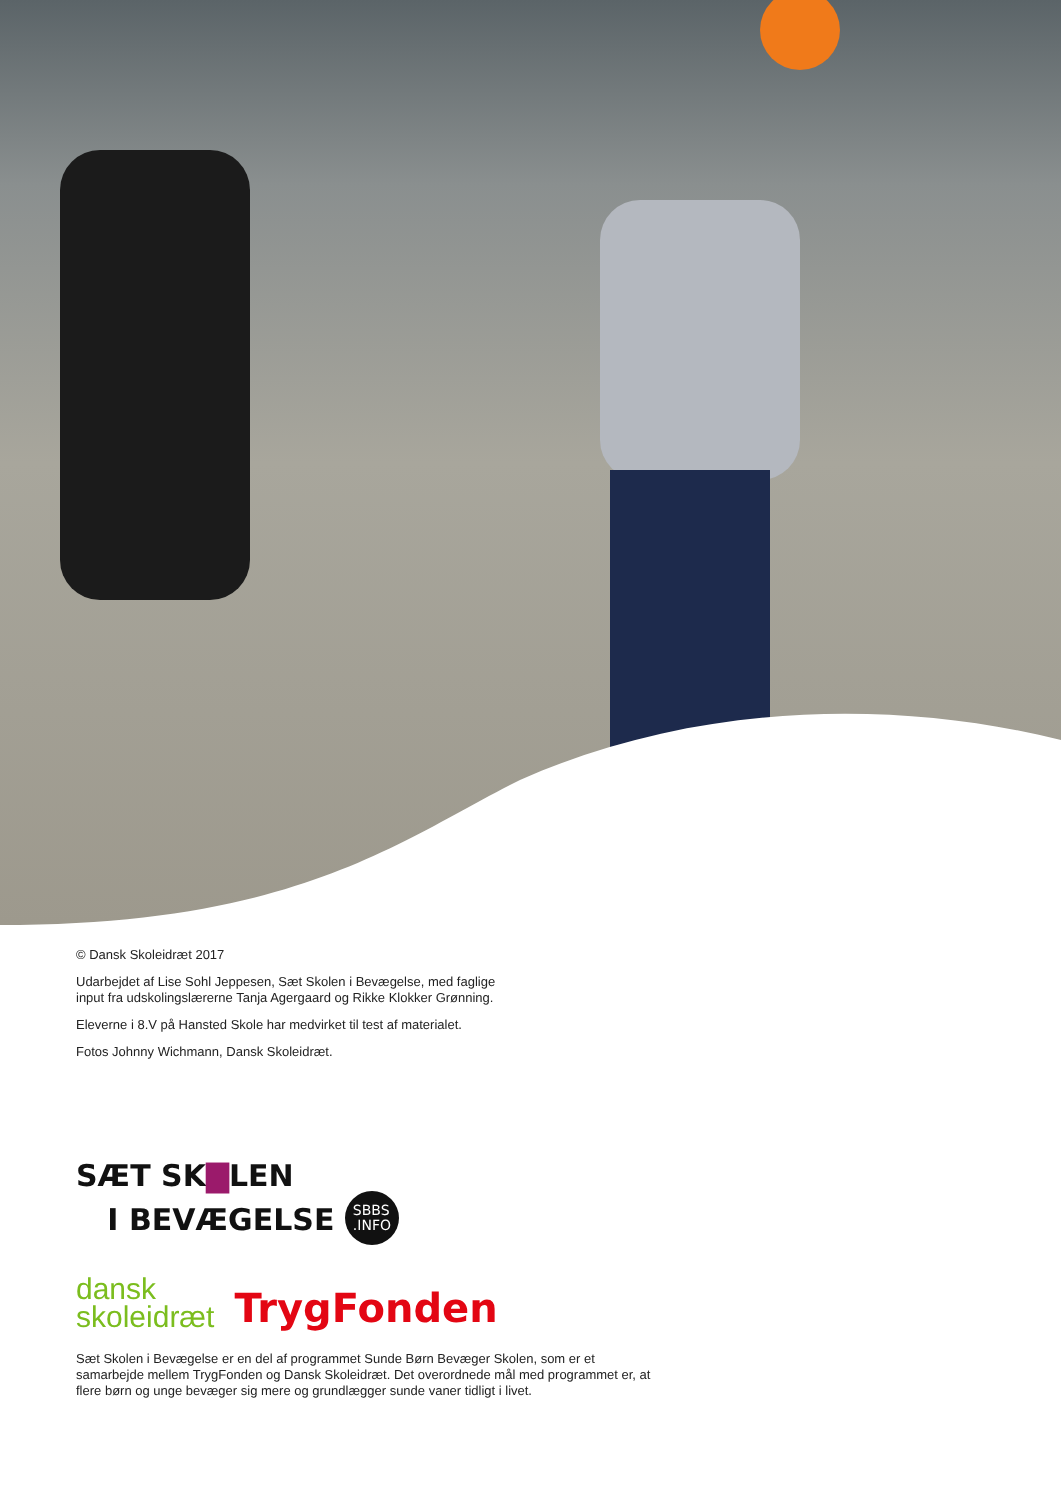© Dansk Skoleidræt 2017
Udarbejdet af Lise Sohl Jeppesen, Sæt Skolen i Bevægelse, med faglige
input fra udskolingslærerne Tanja Agergaard og Rikke Klokker Grønning.
Eleverne i 8.V på Hansted Skole har medvirket til test af materialet.
Fotos Johnny Wichmann, Dansk Skoleidræt.
SÆT SK▇LEN
I BEVÆGELSE SBBS
.INFO
dansk
skoleidræt
TrygFonden
Sæt Skolen i Bevægelse er en del af programmet Sunde Børn Bevæger Skolen, som er et samarbejde mellem TrygFonden og Dansk Skoleidræt. Det overordnede mål med programmet er, at flere børn og unge bevæger sig mere og grundlægger sunde vaner tidligt i livet.